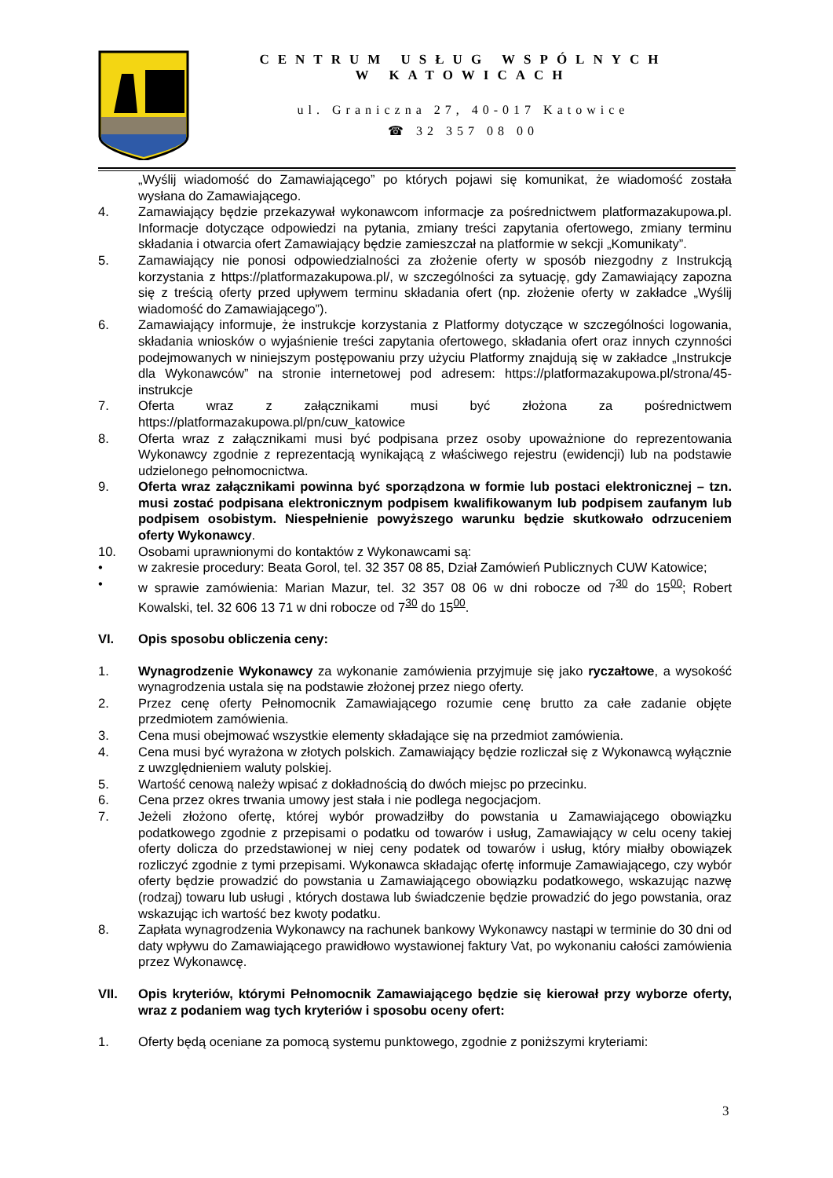CENTRUM USŁUG WSPÓLNYCH
W KATOWICACH
ul. Graniczna 27, 40-017 Katowice
☎ 32 357 08 00
„Wyślij wiadomość do Zamawiającego” po których pojawi się komunikat, że wiadomość została wysłana do Zamawiającego.
4. Zamawiający będzie przekazywał wykonawcom informacje za pośrednictwem platformazakupowa.pl. Informacje dotyczące odpowiedzi na pytania, zmiany treści zapytania ofertowego, zmiany terminu składania i otwarcia ofert Zamawiający będzie zamieszczał na platformie w sekcji „Komunikaty”.
5. Zamawiający nie ponosi odpowiedzialności za złożenie oferty w sposób niezgodny z Instrukcją korzystania z https://platformazakupowa.pl/, w szczególności za sytuację, gdy Zamawiający zapozna się z treścią oferty przed upływem terminu składania ofert (np. złożenie oferty w zakładce „Wyślij wiadomość do Zamawiającego”).
6. Zamawiający informuje, że instrukcje korzystania z Platformy dotyczące w szczególności logowania, składania wniosków o wyjaśnienie treści zapytania ofertowego, składania ofert oraz innych czynności podejmowanych w niniejszym postępowaniu przy użyciu Platformy znajdują się w zakładce „Instrukcje dla Wykonawców” na stronie internetowej pod adresem: https://platformazakupowa.pl/strona/45-instrukcje
7. Oferta wraz z załącznikami musi być złożona za pośrednictwem https://platformazakupowa.pl/pn/cuw_katowice
8. Oferta wraz z załącznikami musi być podpisana przez osoby upoważnione do reprezentowania Wykonawcy zgodnie z reprezentacją wynikającą z właściwego rejestru (ewidencji) lub na podstawie udzielonego pełnomocnictwa.
9. Oferta wraz załącznikami powinna być sporządzona w formie lub postaci elektronicznej – tzn. musi zostać podpisana elektronicznym podpisem kwalifikowanym lub podpisem zaufanym lub podpisem osobistym. Niespełnienie powyższego warunku będzie skutkowało odrzuceniem oferty Wykonawcy.
10. Osobami uprawnionymi do kontaktów z Wykonawcami są:
• w zakresie procedury: Beata Gorol, tel. 32 357 08 85, Dział Zamówień Publicznych CUW Katowice;
• w sprawie zamówienia: Marian Mazur, tel. 32 357 08 06 w dni robocze od 7<sup>30</sup> do 15<sup>00</sup>; Robert Kowalski, tel. 32 606 13 71 w dni robocze od 7<sup>30</sup> do 15<sup>00</sup>.
VI. Opis sposobu obliczenia ceny:
1. Wynagrodzenie Wykonawcy za wykonanie zamówienia przyjmuje się jako ryczałtowe, a wysokość wynagrodzenia ustala się na podstawie złożonej przez niego oferty.
2. Przez cenę oferty Pełnomocnik Zamawiającego rozumie cenę brutto za całe zadanie objęte przedmiotem zamówienia.
3. Cena musi obejmować wszystkie elementy składające się na przedmiot zamówienia.
4. Cena musi być wyrażona w złotych polskich. Zamawiający będzie rozliczał się z Wykonawcą wyłącznie z uwzględnieniem waluty polskiej.
5. Wartość cenową należy wpisać z dokładnością do dwóch miejsc po przecinku.
6. Cena przez okres trwania umowy jest stała i nie podlega negocjacjom.
7. Jeżeli złożono ofertę, której wybór prowadziłby do powstania u Zamawiającego obowiązku podatkowego zgodnie z przepisami o podatku od towarów i usług, Zamawiający w celu oceny takiej oferty dolicza do przedstawionej w niej ceny podatek od towarów i usług, który miałby obowiązek rozliczyć zgodnie z tymi przepisami. Wykonawca składając ofertę informuje Zamawiającego, czy wybór oferty będzie prowadzić do powstania u Zamawiającego obowiązku podatkowego, wskazując nazwę (rodzaj) towaru lub usługi , których dostawa lub świadczenie będzie prowadzić do jego powstania, oraz wskazując ich wartość bez kwoty podatku.
8. Zapłata wynagrodzenia Wykonawcy na rachunek bankowy Wykonawcy nastąpi w terminie do 30 dni od daty wpływu do Zamawiającego prawidłowo wystawionej faktury Vat, po wykonaniu całości zamówienia przez Wykonawcę.
VII. Opis kryteriów, którymi Pełnomocnik Zamawiającego będzie się kierował przy wyborze oferty, wraz z podaniem wag tych kryteriów i sposobu oceny ofert:
1. Oferty będą oceniane za pomocą systemu punktowego, zgodnie z poniższymi kryteriami:
3